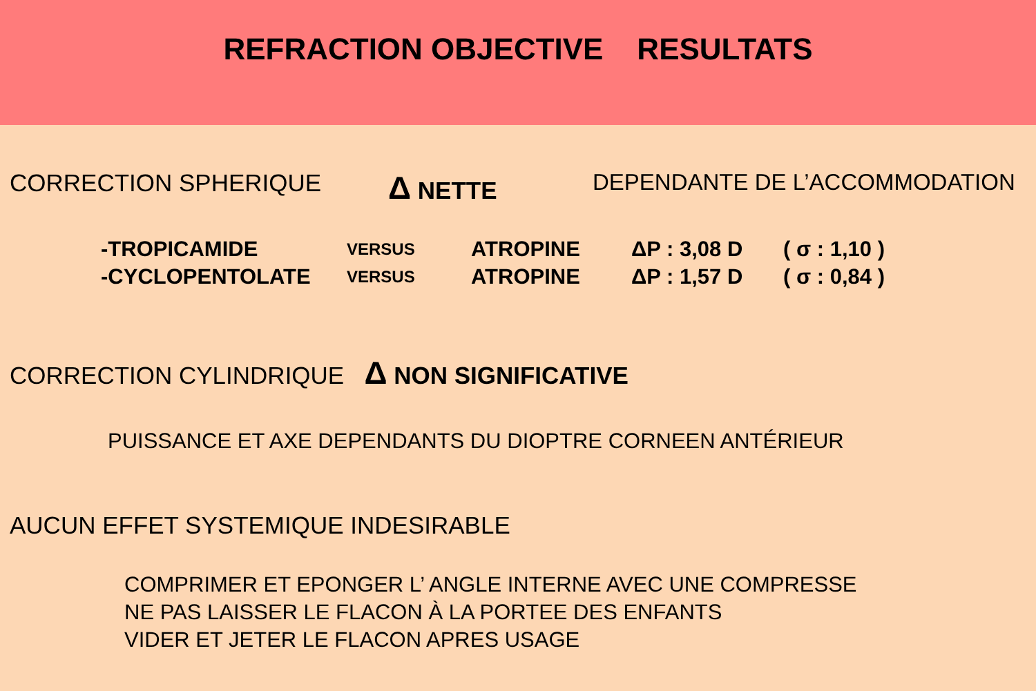REFRACTION OBJECTIVE RESULTATS
CORRECTION SPHERIQUE Δ NETTE DEPENDANTE DE L’ACCOMMODATION
| -TROPICAMIDE | VERSUS | ATROPINE | ΔP : 3,08 D | ( σ : 1,10 ) |
| -CYCLOPENTOLATE | VERSUS | ATROPINE | ΔP : 1,57 D | ( σ : 0,84 ) |
CORRECTION CYLINDRIQUE Δ NON SIGNIFICATIVE
PUISSANCE ET AXE DEPENDANTS DU DIOPTRE CORNEEN ANTÉRIEUR
AUCUN EFFET SYSTEMIQUE INDESIRABLE
COMPRIMER ET EPONGER L’ ANGLE INTERNE AVEC UNE COMPRESSE
NE PAS LAISSER LE FLACON À LA PORTEE DES ENFANTS
VIDER ET JETER LE FLACON APRES USAGE